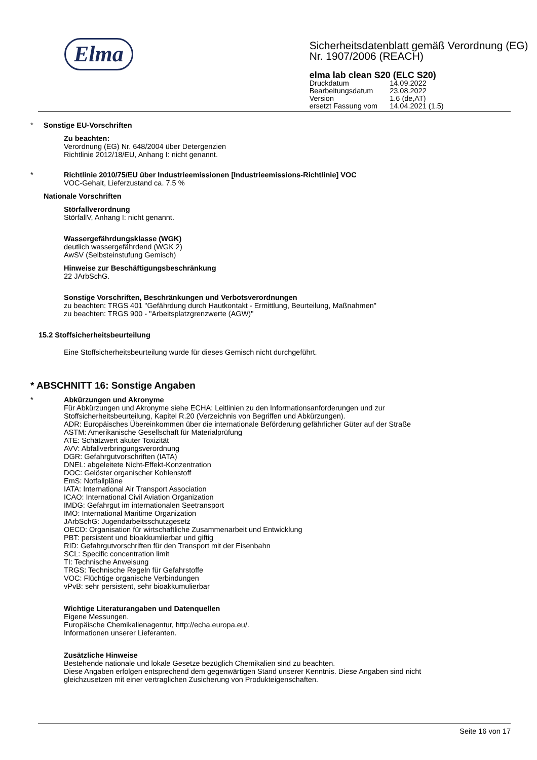Elma
Sicherheitsdatenblatt gemäß Verordnung (EG) Nr. 1907/2006 (REACH)
elma lab clean S20 (ELC S20)
| Druckdatum | 14.09.2022 |
| Bearbeitungsdatum | 23.08.2022 |
| Version | 1.6 (de,AT) |
| ersetzt Fassung vom | 14.04.2021 (1.5) |
* Sonstige EU-Vorschriften
Zu beachten:
Verordnung (EG) Nr. 648/2004 über Detergenzien
Richtlinie 2012/18/EU, Anhang I: nicht genannt.
* Richtlinie 2010/75/EU über Industrieemissionen [Industrieemissions-Richtlinie] VOC
VOC-Gehalt, Lieferzustand ca. 7.5 %
Nationale Vorschriften
Störfallverordnung
StörfallV, Anhang I: nicht genannt.
Wassergefährdungsklasse (WGK)
deutlich wassergefährdend (WGK 2)
AwSV (Selbsteinstufung Gemisch)
Hinweise zur Beschäftigungsbeschränkung
22 JArbSchG.
Sonstige Vorschriften, Beschränkungen und Verbotsverordnungen
zu beachten: TRGS 401 "Gefährdung durch Hautkontakt - Ermittlung, Beurteilung, Maßnahmen"
zu beachten: TRGS 900 - "Arbeitsplatzgrenzwerte (AGW)"
15.2 Stoffsicherheitsbeurteilung
Eine Stoffsicherheitsbeurteilung wurde für dieses Gemisch nicht durchgeführt.
* ABSCHNITT 16: Sonstige Angaben
* Abkürzungen und Akronyme
Für Abkürzungen und Akronyme siehe ECHA: Leitlinien zu den Informationsanforderungen und zur
Stoffsicherheitsbeurteilung, Kapitel R.20 (Verzeichnis von Begriffen und Abkürzungen).
ADR: Europäisches Übereinkommen über die internationale Beförderung gefährlicher Güter auf der Straße
ASTM: Amerikanische Gesellschaft für Materialprüfung
ATE: Schätzwert akuter Toxizität
AVV: Abfallverbringungsverordnung
DGR: Gefahrgutvorschriften (IATA)
DNEL: abgeleitete Nicht-Effekt-Konzentration
DOC: Gelöster organischer Kohlenstoff
EmS: Notfallpläne
IATA: International Air Transport Association
ICAO: International Civil Aviation Organization
IMDG: Gefahrgut im internationalen Seetransport
IMO: International Maritime Organization
JArbSchG: Jugendarbeitsschutzgesetz
OECD: Organisation für wirtschaftliche Zusammenarbeit und Entwicklung
PBT: persistent und bioakkumlierbar und giftig
RID: Gefahrgutvorschriften für den Transport mit der Eisenbahn
SCL: Specific concentration limit
TI: Technische Anweisung
TRGS: Technische Regeln für Gefahrstoffe
VOC: Flüchtige organische Verbindungen
vPvB: sehr persistent, sehr bioakkumulierbar
Wichtige Literaturangaben und Datenquellen
Eigene Messungen.
Europäische Chemikalienagentur, http://echa.europa.eu/.
Informationen unserer Lieferanten.
Zusätzliche Hinweise
Bestehende nationale und lokale Gesetze bezüglich Chemikalien sind zu beachten.
Diese Angaben erfolgen entsprechend dem gegenwärtigen Stand unserer Kenntnis. Diese Angaben sind nicht
gleichzusetzen mit einer vertraglichen Zusicherung von Produkteigenschaften.
Seite 16 von 17